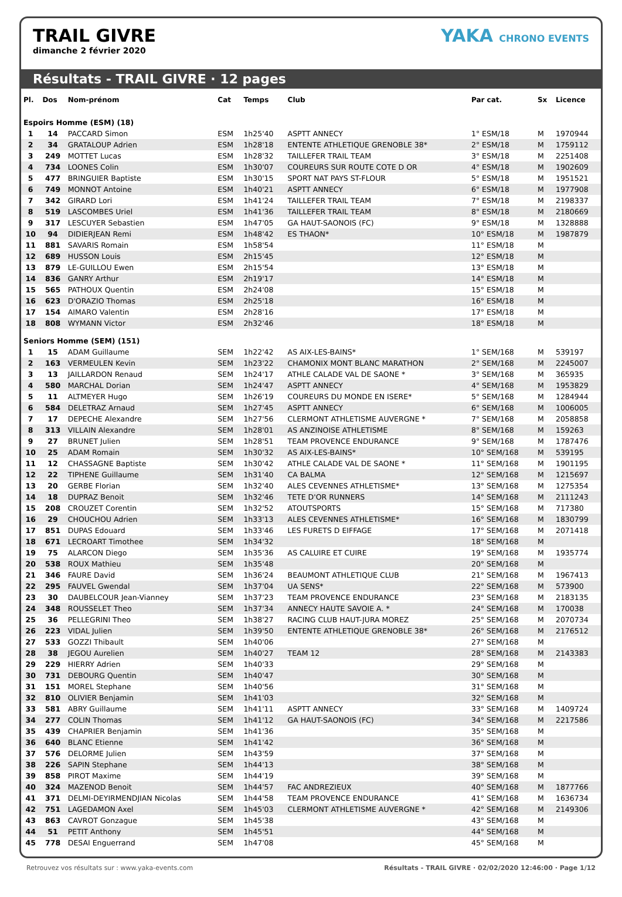TRAIL GIVRE
dimanche 2 février 2020
YAKA CHRONO EVENTS
Résultats - TRAIL GIVRE · 12 pages
| Pl. | Dos | Nom-prénom | Cat | Temps | Club | Par cat. | Sx | Licence |
| --- | --- | --- | --- | --- | --- | --- | --- | --- |
| Espoirs Homme (ESM) (18) | | | | | | | | |
| 1 | 14 | PACCARD Simon | ESM | 1h25'40 | ASPTT ANNECY | 1° ESM/18 | M | 1970944 |
| 2 | 34 | GRATALOUP Adrien | ESM | 1h28'18 | ENTENTE ATHLETIQUE GRENOBLE 38* | 2° ESM/18 | M | 1759112 |
| 3 | 249 | MOTTET Lucas | ESM | 1h28'32 | TAILLEFER TRAIL TEAM | 3° ESM/18 | M | 2251408 |
| 4 | 734 | LOONES Colin | ESM | 1h30'07 | COUREURS SUR ROUTE COTE D OR | 4° ESM/18 | M | 1902609 |
| 5 | 477 | BRINGUIER Baptiste | ESM | 1h30'15 | SPORT NAT PAYS ST-FLOUR | 5° ESM/18 | M | 1951521 |
| 6 | 749 | MONNOT Antoine | ESM | 1h40'21 | ASPTT ANNECY | 6° ESM/18 | M | 1977908 |
| 7 | 342 | GIRARD Lori | ESM | 1h41'24 | TAILLEFER TRAIL TEAM | 7° ESM/18 | M | 2198337 |
| 8 | 519 | LASCOMBES Uriel | ESM | 1h41'36 | TAILLEFER TRAIL TEAM | 8° ESM/18 | M | 2180669 |
| 9 | 317 | LESCUYER Sebastien | ESM | 1h47'05 | GA HAUT-SAONOIS (FC) | 9° ESM/18 | M | 1328888 |
| 10 | 94 | DIDIERJEAN Remi | ESM | 1h48'42 | ES THAON* | 10° ESM/18 | M | 1987879 |
| 11 | 881 | SAVARIS Romain | ESM | 1h58'54 | | 11° ESM/18 | M | |
| 12 | 689 | HUSSON Louis | ESM | 2h15'45 | | 12° ESM/18 | M | |
| 13 | 879 | LE-GUILLOU Ewen | ESM | 2h15'54 | | 13° ESM/18 | M | |
| 14 | 836 | GANRY Arthur | ESM | 2h19'17 | | 14° ESM/18 | M | |
| 15 | 565 | PATHOUX Quentin | ESM | 2h24'08 | | 15° ESM/18 | M | |
| 16 | 623 | D'ORAZIO Thomas | ESM | 2h25'18 | | 16° ESM/18 | M | |
| 17 | 154 | AIMARO Valentin | ESM | 2h28'16 | | 17° ESM/18 | M | |
| 18 | 808 | WYMANN Victor | ESM | 2h32'46 | | 18° ESM/18 | M | |
| Seniors Homme (SEM) (151) | | | | | | | | |
| 1 | 15 | ADAM Guillaume | SEM | 1h22'42 | AS AIX-LES-BAINS* | 1° SEM/168 | M | 539197 |
| 2 | 163 | VERMEULEN Kevin | SEM | 1h23'22 | CHAMONIX MONT BLANC MARATHON | 2° SEM/168 | M | 2245007 |
| 3 | 13 | JAILLARDON Renaud | SEM | 1h24'17 | ATHLE CALADE VAL DE SAONE * | 3° SEM/168 | M | 365935 |
| 4 | 580 | MARCHAL Dorian | SEM | 1h24'47 | ASPTT ANNECY | 4° SEM/168 | M | 1953829 |
| 5 | 11 | ALTMEYER Hugo | SEM | 1h26'19 | COUREURS DU MONDE EN ISERE* | 5° SEM/168 | M | 1284944 |
| 6 | 584 | DELETRAZ Arnaud | SEM | 1h27'45 | ASPTT ANNECY | 6° SEM/168 | M | 1006005 |
| 7 | 17 | DEPECHE Alexandre | SEM | 1h27'56 | CLERMONT ATHLETISME AUVERGNE * | 7° SEM/168 | M | 2058858 |
| 8 | 313 | VILLAIN Alexandre | SEM | 1h28'01 | AS ANZINOISE ATHLETISME | 8° SEM/168 | M | 159263 |
| 9 | 27 | BRUNET Julien | SEM | 1h28'51 | TEAM PROVENCE ENDURANCE | 9° SEM/168 | M | 1787476 |
| 10 | 25 | ADAM Romain | SEM | 1h30'32 | AS AIX-LES-BAINS* | 10° SEM/168 | M | 539195 |
| 11 | 12 | CHASSAGNE Baptiste | SEM | 1h30'42 | ATHLE CALADE VAL DE SAONE * | 11° SEM/168 | M | 1901195 |
| 12 | 22 | TIPHENE Guillaume | SEM | 1h31'40 | CA BALMA | 12° SEM/168 | M | 1215697 |
| 13 | 20 | GERBE Florian | SEM | 1h32'40 | ALES CEVENNES ATHLETISME* | 13° SEM/168 | M | 1275354 |
| 14 | 18 | DUPRAZ Benoit | SEM | 1h32'46 | TETE D'OR RUNNERS | 14° SEM/168 | M | 2111243 |
| 15 | 208 | CROUZET Corentin | SEM | 1h32'52 | ATOUTSPORTS | 15° SEM/168 | M | 717380 |
| 16 | 29 | CHOUCHOU Adrien | SEM | 1h33'13 | ALES CEVENNES ATHLETISME* | 16° SEM/168 | M | 1830799 |
| 17 | 851 | DUPAS Edouard | SEM | 1h33'46 | LES FURETS D EIFFAGE | 17° SEM/168 | M | 2071418 |
| 18 | 671 | LECROART Timothee | SEM | 1h34'32 | | 18° SEM/168 | M | |
| 19 | 75 | ALARCON Diego | SEM | 1h35'36 | AS CALUIRE ET CUIRE | 19° SEM/168 | M | 1935774 |
| 20 | 538 | ROUX Mathieu | SEM | 1h35'48 | | 20° SEM/168 | M | |
| 21 | 346 | FAURE David | SEM | 1h36'24 | BEAUMONT ATHLETIQUE CLUB | 21° SEM/168 | M | 1967413 |
| 22 | 295 | FAUVEL Gwendal | SEM | 1h37'04 | UA SENS* | 22° SEM/168 | M | 573900 |
| 23 | 30 | DAUBELCOUR Jean-Vianney | SEM | 1h37'23 | TEAM PROVENCE ENDURANCE | 23° SEM/168 | M | 2183135 |
| 24 | 348 | ROUSSELET Theo | SEM | 1h37'34 | ANNECY HAUTE SAVOIE A. * | 24° SEM/168 | M | 170038 |
| 25 | 36 | PELLEGRINI Theo | SEM | 1h38'27 | RACING CLUB HAUT-JURA MOREZ | 25° SEM/168 | M | 2070734 |
| 26 | 223 | VIDAL Julien | SEM | 1h39'50 | ENTENTE ATHLETIQUE GRENOBLE 38* | 26° SEM/168 | M | 2176512 |
| 27 | 533 | GOZZI Thibault | SEM | 1h40'06 | | 27° SEM/168 | M | |
| 28 | 38 | JEGOU Aurelien | SEM | 1h40'27 | TEAM 12 | 28° SEM/168 | M | 2143383 |
| 29 | 229 | HIERRY Adrien | SEM | 1h40'33 | | 29° SEM/168 | M | |
| 30 | 731 | DEBOURG Quentin | SEM | 1h40'47 | | 30° SEM/168 | M | |
| 31 | 151 | MOREL Stephane | SEM | 1h40'56 | | 31° SEM/168 | M | |
| 32 | 810 | OLIVIER Benjamin | SEM | 1h41'03 | | 32° SEM/168 | M | |
| 33 | 581 | ABRY Guillaume | SEM | 1h41'11 | ASPTT ANNECY | 33° SEM/168 | M | 1409724 |
| 34 | 277 | COLIN Thomas | SEM | 1h41'12 | GA HAUT-SAONOIS (FC) | 34° SEM/168 | M | 2217586 |
| 35 | 439 | CHAPRIER Benjamin | SEM | 1h41'36 | | 35° SEM/168 | M | |
| 36 | 640 | BLANC Etienne | SEM | 1h41'42 | | 36° SEM/168 | M | |
| 37 | 576 | DELORME Julien | SEM | 1h43'59 | | 37° SEM/168 | M | |
| 38 | 226 | SAPIN Stephane | SEM | 1h44'13 | | 38° SEM/168 | M | |
| 39 | 858 | PIROT Maxime | SEM | 1h44'19 | | 39° SEM/168 | M | |
| 40 | 324 | MAZENOD Benoit | SEM | 1h44'57 | FAC ANDREZIEUX | 40° SEM/168 | M | 1877766 |
| 41 | 371 | DELMI-DEYIRMENDJIAN Nicolas | SEM | 1h44'58 | TEAM PROVENCE ENDURANCE | 41° SEM/168 | M | 1636734 |
| 42 | 751 | LAGEDAMON Axel | SEM | 1h45'03 | CLERMONT ATHLETISME AUVERGNE * | 42° SEM/168 | M | 2149306 |
| 43 | 863 | CAVROT Gonzague | SEM | 1h45'38 | | 43° SEM/168 | M | |
| 44 | 51 | PETIT Anthony | SEM | 1h45'51 | | 44° SEM/168 | M | |
| 45 | 778 | DESAI Enguerrand | SEM | 1h47'08 | | 45° SEM/168 | M | |
Retrouvez vos résultats sur : www.yaka-events.com Résultats - TRAIL GIVRE · 02/02/2020 12:46:00 · Page 1/12